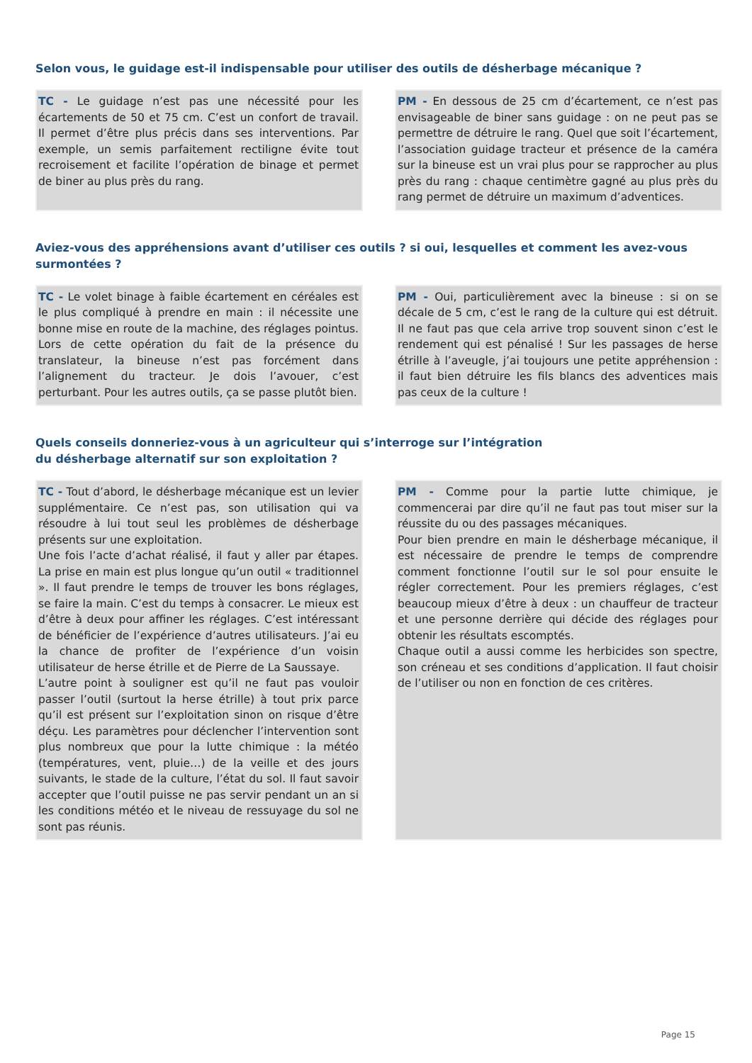Selon vous, le guidage est-il indispensable pour utiliser des outils de désherbage mécanique ?
TC - Le guidage n’est pas une nécessité pour les écartements de 50 et 75 cm. C’est un confort de travail. Il permet d’être plus précis dans ses interventions. Par exemple, un semis parfaitement rectiligne évite tout recroisement et facilite l’opération de binage et permet de biner au plus près du rang.
PM - En dessous de 25 cm d’écartement, ce n’est pas envisageable de biner sans guidage : on ne peut pas se permettre de détruire le rang. Quel que soit l’écartement, l’association guidage tracteur et présence de la caméra sur la bineuse est un vrai plus pour se rapprocher au plus près du rang : chaque centimètre gagné au plus près du rang permet de détruire un maximum d’adventices.
Aviez-vous des appréhensions avant d’utiliser ces outils ? si oui, lesquelles et comment les avez-vous surmontées ?
TC - Le volet binage à faible écartement en céréales est le plus compliqué à prendre en main : il nécessite une bonne mise en route de la machine, des réglages pointus. Lors de cette opération du fait de la présence du translateur, la bineuse n’est pas forcément dans l’alignement du tracteur. Je dois l’avouer, c’est perturbant. Pour les autres outils, ça se passe plutôt bien.
PM - Oui, particulièrement avec la bineuse : si on se décale de 5 cm, c’est le rang de la culture qui est détruit. Il ne faut pas que cela arrive trop souvent sinon c’est le rendement qui est pénalisé ! Sur les passages de herse étrille à l’aveugle, j’ai toujours une petite appréhension : il faut bien détruire les fils blancs des adventices mais pas ceux de la culture !
Quels conseils donneriez-vous à un agriculteur qui s’interroge sur l’intégration
du désherbage alternatif sur son exploitation ?
TC - Tout d’abord, le désherbage mécanique est un levier supplémentaire. Ce n’est pas, son utilisation qui va résoudre à lui tout seul les problèmes de désherbage présents sur une exploitation.
Une fois l’acte d’achat réalisé, il faut y aller par étapes. La prise en main est plus longue qu’un outil « traditionnel ». Il faut prendre le temps de trouver les bons réglages, se faire la main. C’est du temps à consacrer. Le mieux est d’être à deux pour affiner les réglages. C’est intéressant de bénéficier de l’expérience d’autres utilisateurs. J’ai eu la chance de profiter de l’expérience d’un voisin utilisateur de herse étrille et de Pierre de La Saussaye.
L’autre point à souligner est qu’il ne faut pas vouloir passer l’outil (surtout la herse étrille) à tout prix parce qu’il est présent sur l’exploitation sinon on risque d’être déçu. Les paramètres pour déclencher l’intervention sont plus nombreux que pour la lutte chimique : la météo (températures, vent, pluie…) de la veille et des jours suivants, le stade de la culture, l’état du sol. Il faut savoir accepter que l’outil puisse ne pas servir pendant un an si les conditions météo et le niveau de ressuyage du sol ne sont pas réunis.
PM - Comme pour la partie lutte chimique, je commencerai par dire qu’il ne faut pas tout miser sur la réussite du ou des passages mécaniques.
Pour bien prendre en main le désherbage mécanique, il est nécessaire de prendre le temps de comprendre comment fonctionne l’outil sur le sol pour ensuite le régler correctement. Pour les premiers réglages, c’est beaucoup mieux d’être à deux : un chauffeur de tracteur et une personne derrière qui décide des réglages pour obtenir les résultats escomptés.
Chaque outil a aussi comme les herbicides son spectre, son créneau et ses conditions d’application. Il faut choisir de l’utiliser ou non en fonction de ces critères.
Page 15